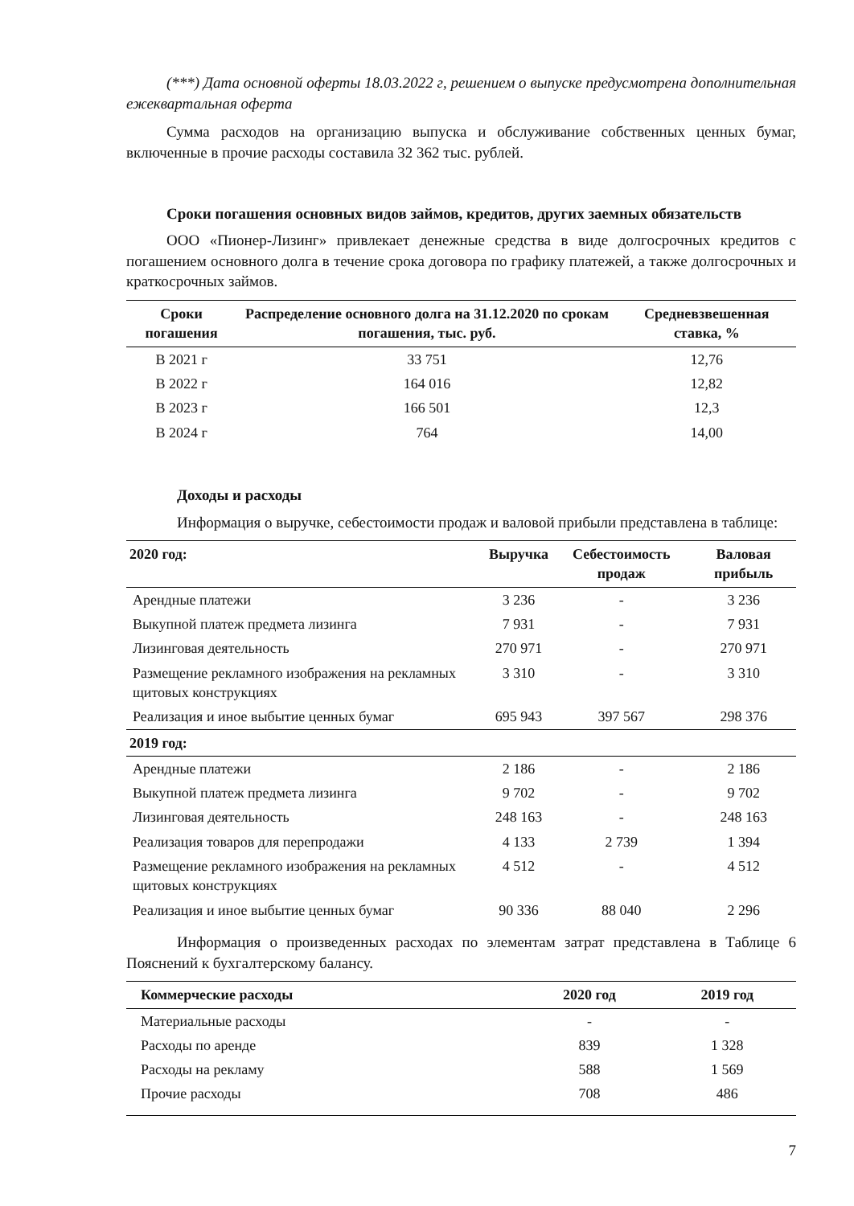(***) Дата основной оферты 18.03.2022 г, решением о выпуске предусмотрена дополнительная ежеквартальная оферта
Сумма расходов на организацию выпуска и обслуживание собственных ценных бумаг, включенные в прочие расходы составила 32 362 тыс. рублей.
Сроки погашения основных видов займов, кредитов, других заемных обязательств
ООО «Пионер-Лизинг» привлекает денежные средства в виде долгосрочных кредитов с погашением основного долга в течение срока договора по графику платежей, а также долгосрочных и краткосрочных займов.
| Сроки погашения | Распределение основного долга на 31.12.2020 по срокам погашения, тыс. руб. | Средневзвешенная ставка, % |
| --- | --- | --- |
| В 2021 г | 33 751 | 12,76 |
| В 2022 г | 164 016 | 12,82 |
| В 2023 г | 166 501 | 12,3 |
| В 2024 г | 764 | 14,00 |
Доходы и расходы
Информация о выручке, себестоимости продаж и валовой прибыли представлена в таблице:
| 2020 год: | Выручка | Себестоимость продаж | Валовая прибыль |
| --- | --- | --- | --- |
| Арендные платежи | 3 236 | - | 3 236 |
| Выкупной платеж предмета лизинга | 7 931 | - | 7 931 |
| Лизинговая деятельность | 270 971 | - | 270 971 |
| Размещение рекламного изображения на рекламных щитовых конструкциях | 3 310 | - | 3 310 |
| Реализация и иное выбытие ценных бумаг | 695 943 | 397 567 | 298 376 |
| 2019 год: | | | |
| Арендные платежи | 2 186 | - | 2 186 |
| Выкупной платеж предмета лизинга | 9 702 | - | 9 702 |
| Лизинговая деятельность | 248 163 | - | 248 163 |
| Реализация товаров для перепродажи | 4 133 | 2 739 | 1 394 |
| Размещение рекламного изображения на рекламных щитовых конструкциях | 4 512 | - | 4 512 |
| Реализация и иное выбытие ценных бумаг | 90 336 | 88 040 | 2 296 |
Информация о произведенных расходах по элементам затрат представлена в Таблице 6 Пояснений к бухгалтерскому балансу.
| Коммерческие расходы | 2020 год | 2019 год |
| --- | --- | --- |
| Материальные расходы | - | - |
| Расходы по аренде | 839 | 1 328 |
| Расходы на рекламу | 588 | 1 569 |
| Прочие расходы | 708 | 486 |
7